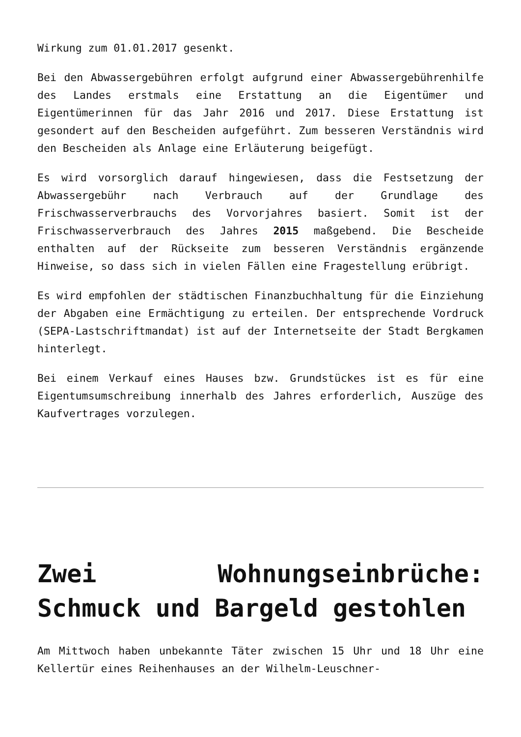Wirkung zum 01.01.2017 gesenkt.
Bei den Abwassergebühren erfolgt aufgrund einer Abwassergebührenhilfe des Landes erstmals eine Erstattung an die Eigentümer und Eigentümerinnen für das Jahr 2016 und 2017. Diese Erstattung ist gesondert auf den Bescheiden aufgeführt. Zum besseren Verständnis wird den Bescheiden als Anlage eine Erläuterung beigefügt.
Es wird vorsorglich darauf hingewiesen, dass die Festsetzung der Abwassergebühr nach Verbrauch auf der Grundlage des Frischwasserverbrauchs des Vorvorjahres basiert. Somit ist der Frischwasserverbrauch des Jahres 2015 maßgebend. Die Bescheide enthalten auf der Rückseite zum besseren Verständnis ergänzende Hinweise, so dass sich in vielen Fällen eine Fragestellung erübrigt.
Es wird empfohlen der städtischen Finanzbuchhaltung für die Einziehung der Abgaben eine Ermächtigung zu erteilen. Der entsprechende Vordruck (SEPA-Lastschriftmandat) ist auf der Internetseite der Stadt Bergkamen hinterlegt.
Bei einem Verkauf eines Hauses bzw. Grundstückes ist es für eine Eigentumsumschreibung innerhalb des Jahres erforderlich, Auszüge des Kaufvertrages vorzulegen.
Zwei Wohnungseinbrüche: Schmuck und Bargeld gestohlen
Am Mittwoch haben unbekannte Täter zwischen 15 Uhr und 18 Uhr eine Kellertür eines Reihenhauses an der Wilhelm-Leuschner-